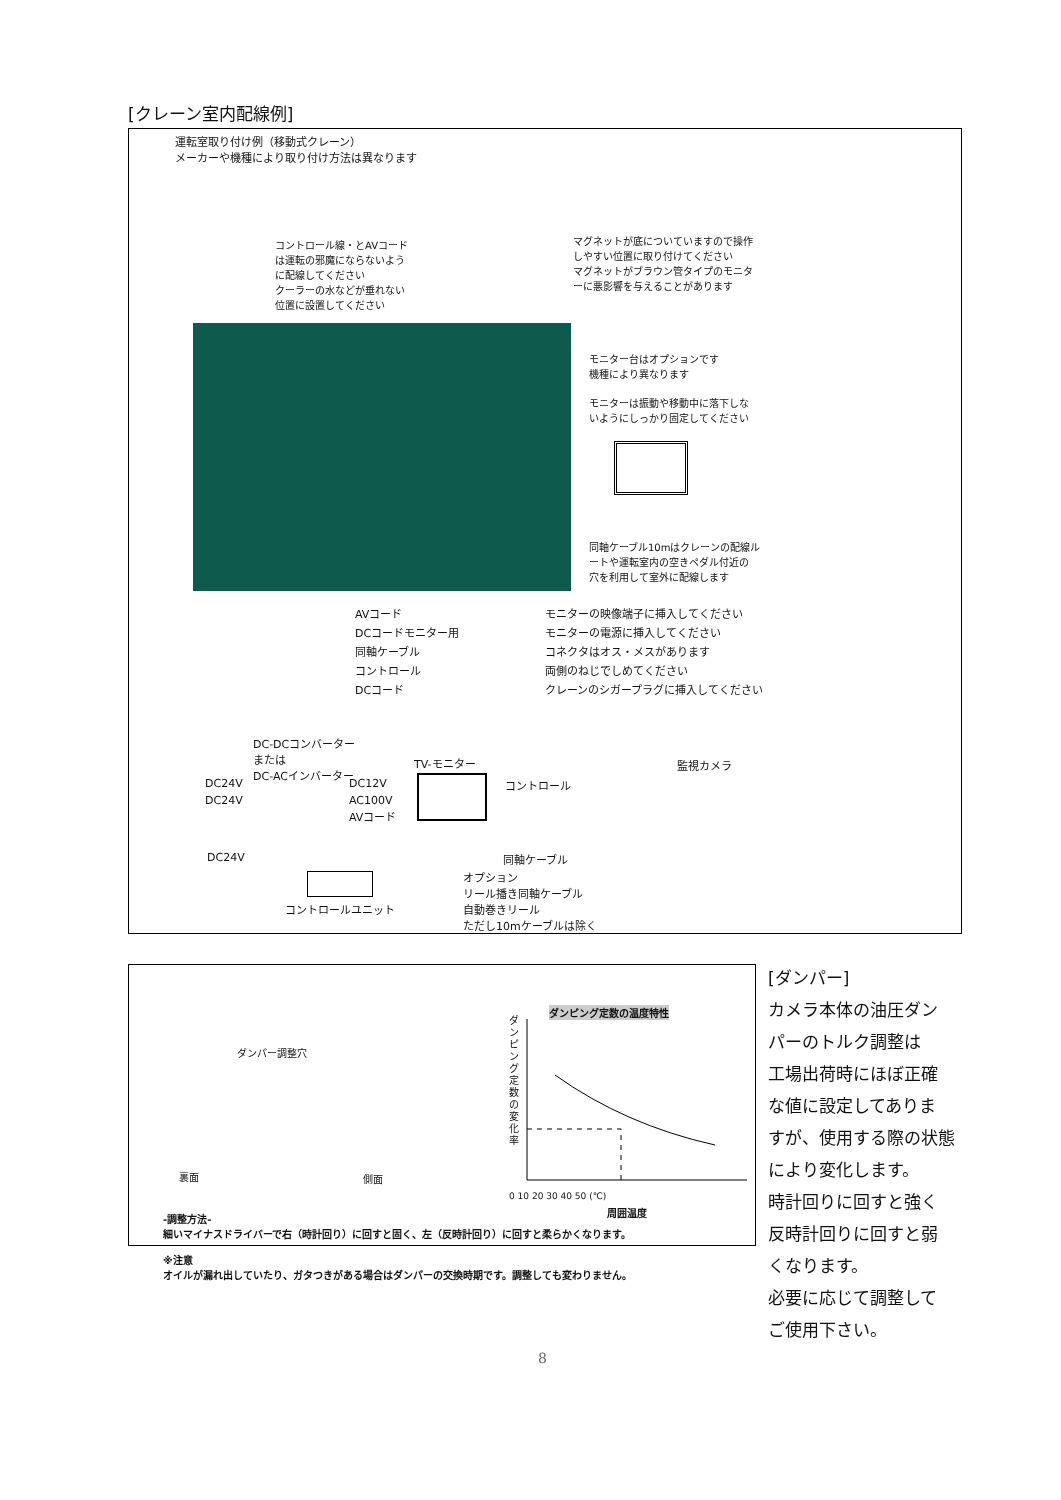[クレーン室内配線例]
運転室取り付け例（移動式クレーン）
メーカーや機種により取り付け方法は異なります
コントロール線・とAVコード
は運転の邪魔にならないよう
に配線してください
クーラーの水などが垂れない
位置に設置してください
マグネットが底についていますので操作
しやすい位置に取り付けてください
マグネットがブラウン管タイプのモニタ
ーに悪影響を与えることがあります
モニター台はオプションです
機種により異なります
モニターは振動や移動中に落下しな
いようにしっかり固定してください
同軸ケーブル10mはクレーンの配線ル
ートや運転室内の空きペダル付近の
穴を利用して室外に配線します
AVコード
DCコードモニター用
同軸ケーブル
コントロール
DCコード
モニターの映像端子に挿入してください
モニターの電源に挿入してください
コネクタはオス・メスがあります
両側のねじでしめてください
クレーンのシガープラグに挿入してください
DC-DCコンバーター
または
DC-ACインバーター
TV-モニター 監視カメラ
DC24V
DC24V
DC12V
AC100V
AVコード
コントロール
DC24V 同軸ケーブル
コントロールユニット
オプション
リール播き同軸ケーブル
自動巻きリール
ただし10mケーブルは除く
ダンパー調整穴
裏面 側面
ダンピング定数の温度特性
ダンピング定数の変化率
0 10 20 30 40 50 (℃)
周囲温度
-調整方法-
細いマイナスドライバーで右（時計回り）に回すと固く、左（反時計回り）に回すと柔らかくなります。
※注意
オイルが漏れ出していたり、ガタつきがある場合はダンパーの交換時期です。調整しても変わりません。
[ダンパー]
カメラ本体の油圧ダン
パーのトルク調整は
工場出荷時にほぼ正確
な値に設定してありま
すが、使用する際の状態
により変化します。
時計回りに回すと強く
反時計回りに回すと弱
くなります。
必要に応じて調整して
ご使用下さい。
8